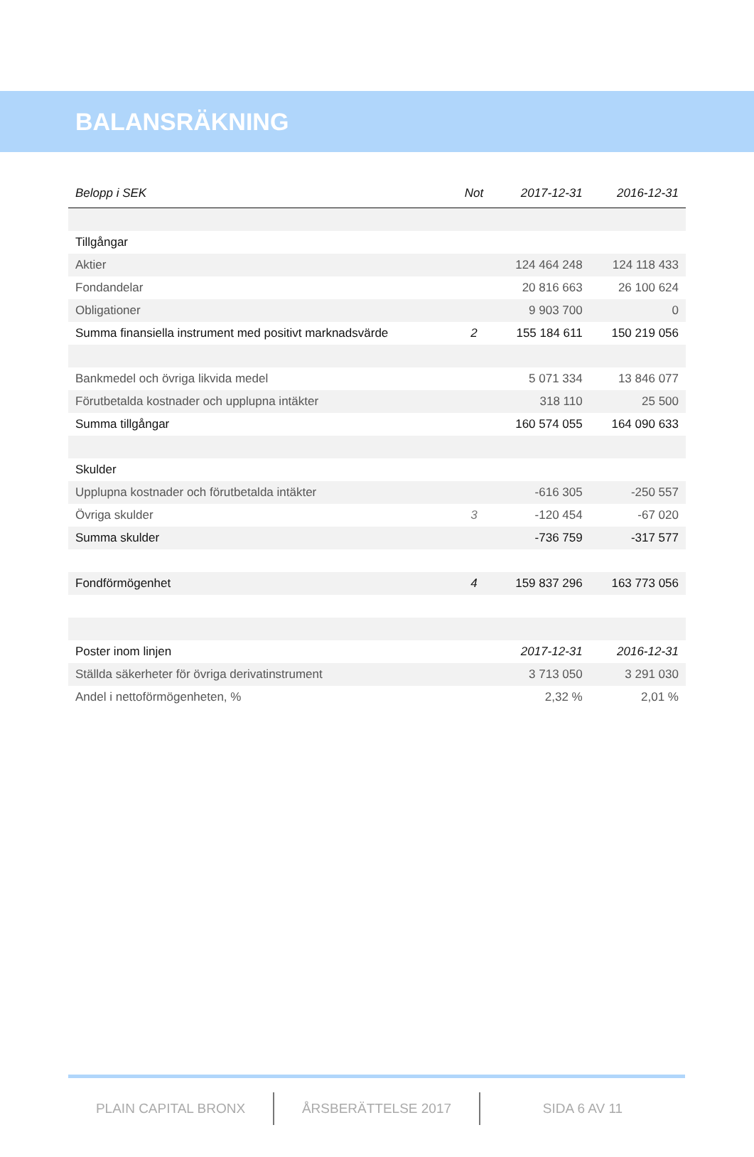BALANSRÄKNING
| Belopp i SEK | Not | 2017-12-31 | 2016-12-31 |
| --- | --- | --- | --- |
| Tillgångar | | | |
| Aktier | | 124 464 248 | 124 118 433 |
| Fondandelar | | 20 816 663 | 26 100 624 |
| Obligationer | | 9 903 700 | 0 |
| Summa finansiella instrument med positivt marknadsvärde | 2 | 155 184 611 | 150 219 056 |
| Bankmedel och övriga likvida medel | | 5 071 334 | 13 846 077 |
| Förutbetalda kostnader och upplupna intäkter | | 318 110 | 25 500 |
| Summa tillgångar | | 160 574 055 | 164 090 633 |
| Skulder | | | |
| Upplupna kostnader och förutbetalda intäkter | | -616 305 | -250 557 |
| Övriga skulder | 3 | -120 454 | -67 020 |
| Summa skulder | | -736 759 | -317 577 |
| Fondförmögenhet | 4 | 159 837 296 | 163 773 056 |
| Poster inom linjen | | 2017-12-31 | 2016-12-31 |
| Ställda säkerheter för övriga derivatinstrument | | 3 713 050 | 3 291 030 |
| Andel i nettoförmögenheten, % | | 2,32 % | 2,01 % |
PLAIN CAPITAL BRONX ÅRSBERÄTTELSE 2017 SIDA 6 AV 11